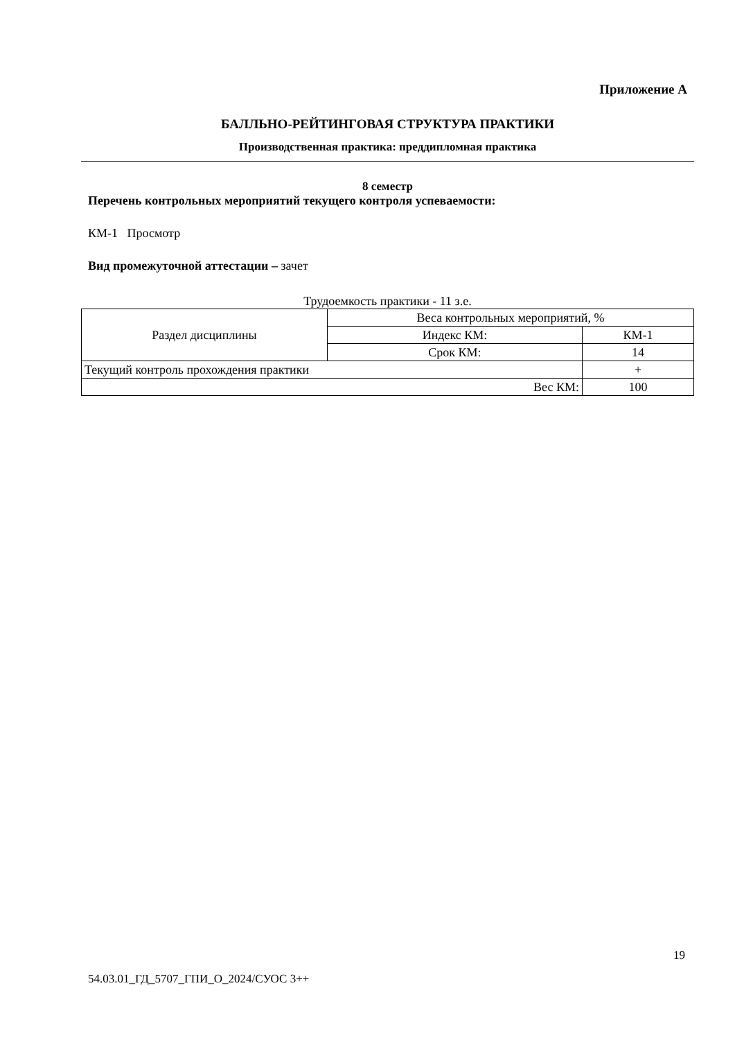Приложение А
БАЛЛЬНО-РЕЙТИНГОВАЯ СТРУКТУРА ПРАКТИКИ
Производственная практика: преддипломная практика
8 семестр
Перечень контрольных мероприятий текущего контроля успеваемости:
КМ-1 Просмотр
Вид промежуточной аттестации – зачет
Трудоемкость практики - 11 з.е.
| Раздел дисциплины | Веса контрольных мероприятий, % | |
| | Индекс КМ: | КМ-1 |
| | Срок КМ: | 14 |
| Текущий контроль прохождения практики | | + |
| Вес КМ: | | 100 |
19
54.03.01_ГД_5707_ГПИ_О_2024/СУОС 3++